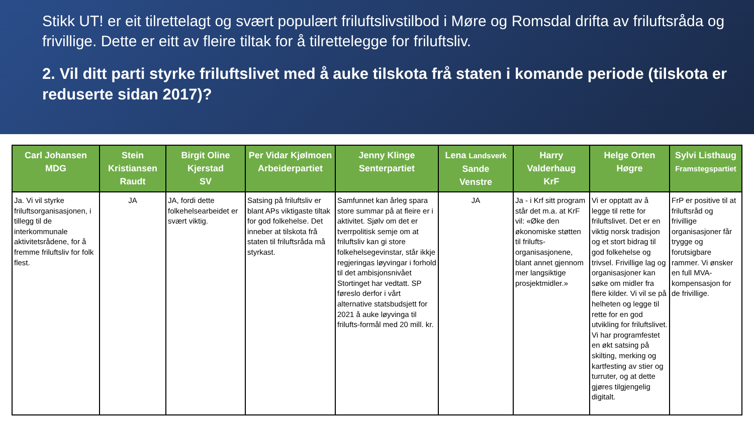Stikk UT! er eit tilrettelagt og svært populært friluftslivstilbod i Møre og Romsdal drifta av friluftsråda og frivillige. Dette er eitt av fleire tiltak for å tilrettelegge for friluftsliv.
2. Vil ditt parti styrke friluftslivet med å auke tilskota frå staten i komande periode (tilskota er reduserte sidan 2017)?
| Carl Johansen MDG | Stein Kristiansen Raudt | Birgit Oline Kjerstad SV | Per Vidar Kjølmoen Arbeiderpartiet | Jenny Klinge Senterpartiet | Lena Landsverk Sande Venstre | Harry Valderhaug KrF | Helge Orten Høgre | Sylvi Listhaug Framstegspartiet |
| --- | --- | --- | --- | --- | --- | --- | --- | --- |
| Ja. Vi vil styrke friluftsorganisasjonen, i tillegg til de interkommunale aktivitetsrådene, for å fremme friluftsliv for folk flest. | JA | JA, fordi dette folkehelsearbeidet er svært viktig. | Satsing på friluftsliv er blant APs viktigaste tiltak for god folkehelse. Det inneber at tilskota frå staten til friluftsråda må styrkast. | Samfunnet kan årleg spara store summar på at fleire er i aktivitet. Sjølv om det er tverrpolitisk semje om at friluftsliv kan gi store folkehelsegevinstar, står ikkje regjeringas løyvingar i forhold til det ambisjonsnivået Stortinget har vedtatt. SP føreslo derfor i vårt alternative statsbudsjett for 2021 å auke løyvinga til frilufts-formål med 20 mill. kr. | JA | Ja - i Krf sitt program står det m.a. at KrF vil: «Øke den økonomiske støtten til frilufts-organisasjonene, blant annet gjennom mer langsiktige prosjektmidler.» | Vi er opptatt av å legge til rette for friluftslivet. Det er en viktig norsk tradisjon og et stort bidrag til god folkehelse og trivsel. Frivillige lag og organisasjoner kan søke om midler fra flere kilder. Vi vil se på helheten og legge til rette for en god utvikling for friluftslivet. Vi har programfestet en økt satsing på skilting, merking og kartfesting av stier og turruter, og at dette gjøres tilgjengelig digitalt. | FrP er positive til at friluftsråd og frivillige organisasjoner får trygge og forutsigbare rammer. Vi ønsker en full MVA-kompensasjon for de frivillige. |